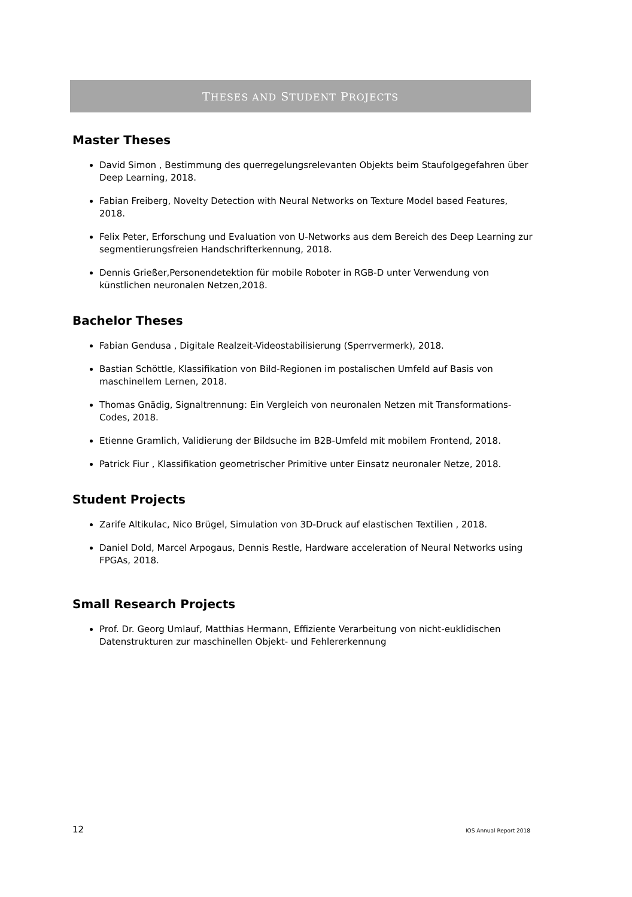THESES AND STUDENT PROJECTS
Master Theses
David Simon , Bestimmung des querregelungsrelevanten Objekts beim Staufolgegefahren über Deep Learning, 2018.
Fabian Freiberg, Novelty Detection with Neural Networks on Texture Model based Features, 2018.
Felix Peter, Erforschung und Evaluation von U-Networks aus dem Bereich des Deep Learning zur segmentierungsfreien Handschrifterkennung, 2018.
Dennis Grießer,Personendetektion für mobile Roboter in RGB-D unter Verwendung von künstlichen neuronalen Netzen,2018.
Bachelor Theses
Fabian Gendusa , Digitale Realzeit-Videostabilisierung (Sperrvermerk), 2018.
Bastian Schöttle, Klassifikation von Bild-Regionen im postalischen Umfeld auf Basis von maschinellem Lernen, 2018.
Thomas Gnädig, Signaltrennung: Ein Vergleich von neuronalen Netzen mit Transformations-Codes, 2018.
Etienne Gramlich, Validierung der Bildsuche im B2B-Umfeld mit mobilem Frontend, 2018.
Patrick Fiur , Klassifikation geometrischer Primitive unter Einsatz neuronaler Netze, 2018.
Student Projects
Zarife Altikulac, Nico Brügel, Simulation von 3D-Druck auf elastischen Textilien , 2018.
Daniel Dold, Marcel Arpogaus, Dennis Restle, Hardware acceleration of Neural Networks using FPGAs, 2018.
Small Research Projects
Prof. Dr. Georg Umlauf, Matthias Hermann, Effiziente Verarbeitung von nicht-euklidischen Datenstrukturen zur maschinellen Objekt- und Fehlererkennung
12 IOS Annual Report 2018